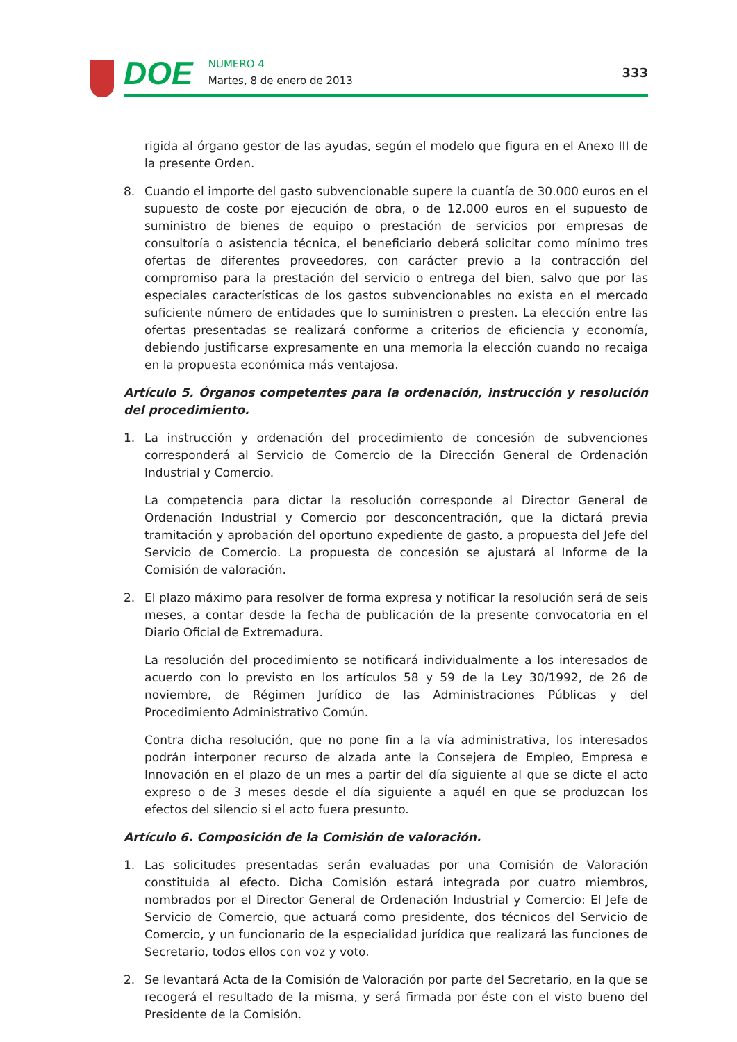DOE
NÚMERO 4
Martes, 8 de enero de 2013
333
rigida al órgano gestor de las ayudas, según el modelo que figura en el Anexo III de la presente Orden.
8. Cuando el importe del gasto subvencionable supere la cuantía de 30.000 euros en el supuesto de coste por ejecución de obra, o de 12.000 euros en el supuesto de suministro de bienes de equipo o prestación de servicios por empresas de consultoría o asistencia técnica, el beneficiario deberá solicitar como mínimo tres ofertas de diferentes proveedores, con carácter previo a la contracción del compromiso para la prestación del servicio o entrega del bien, salvo que por las especiales características de los gastos subvencionables no exista en el mercado suficiente número de entidades que lo suministren o presten. La elección entre las ofertas presentadas se realizará conforme a criterios de eficiencia y economía, debiendo justificarse expresamente en una memoria la elección cuando no recaiga en la propuesta económica más ventajosa.
Artículo 5. Órganos competentes para la ordenación, instrucción y resolución del procedimiento.
1. La instrucción y ordenación del procedimiento de concesión de subvenciones corresponderá al Servicio de Comercio de la Dirección General de Ordenación Industrial y Comercio.
La competencia para dictar la resolución corresponde al Director General de Ordenación Industrial y Comercio por desconcentración, que la dictará previa tramitación y aprobación del oportuno expediente de gasto, a propuesta del Jefe del Servicio de Comercio. La propuesta de concesión se ajustará al Informe de la Comisión de valoración.
2. El plazo máximo para resolver de forma expresa y notificar la resolución será de seis meses, a contar desde la fecha de publicación de la presente convocatoria en el Diario Oficial de Extremadura.
La resolución del procedimiento se notificará individualmente a los interesados de acuerdo con lo previsto en los artículos 58 y 59 de la Ley 30/1992, de 26 de noviembre, de Régimen Jurídico de las Administraciones Públicas y del Procedimiento Administrativo Común.
Contra dicha resolución, que no pone fin a la vía administrativa, los interesados podrán interponer recurso de alzada ante la Consejera de Empleo, Empresa e Innovación en el plazo de un mes a partir del día siguiente al que se dicte el acto expreso o de 3 meses desde el día siguiente a aquél en que se produzcan los efectos del silencio si el acto fuera presunto.
Artículo 6. Composición de la Comisión de valoración.
1. Las solicitudes presentadas serán evaluadas por una Comisión de Valoración constituida al efecto. Dicha Comisión estará integrada por cuatro miembros, nombrados por el Director General de Ordenación Industrial y Comercio: El Jefe de Servicio de Comercio, que actuará como presidente, dos técnicos del Servicio de Comercio, y un funcionario de la especialidad jurídica que realizará las funciones de Secretario, todos ellos con voz y voto.
2. Se levantará Acta de la Comisión de Valoración por parte del Secretario, en la que se recogerá el resultado de la misma, y será firmada por éste con el visto bueno del Presidente de la Comisión.